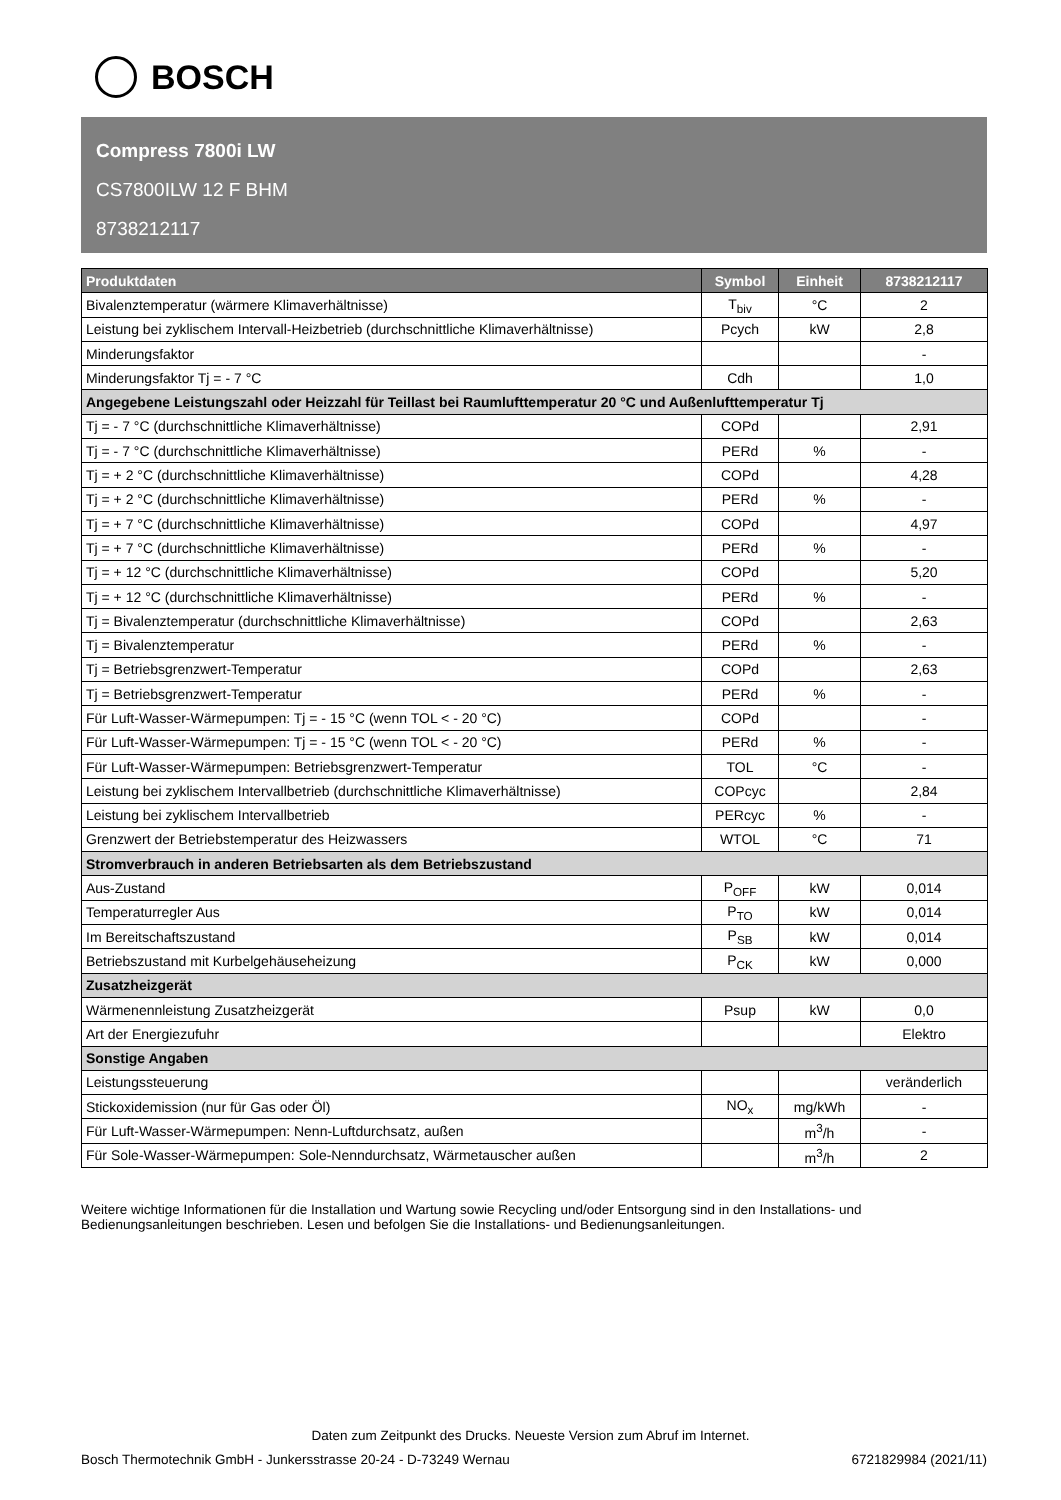BOSCH
Compress 7800i LW
CS7800ILW 12 F BHM
8738212117
| Produktdaten | Symbol | Einheit | 8738212117 |
| --- | --- | --- | --- |
| Bivalenztemperatur (wärmere Klimaverhältnisse) | T<sub>biv</sub> | °C | 2 |
| Leistung bei zyklischem Intervall-Heizbetrieb (durchschnittliche Klimaverhältnisse) | Pcych | kW | 2,8 |
| Minderungsfaktor | | | - |
| Minderungsfaktor Tj = - 7 °C | Cdh | | 1,0 |
| Angegebene Leistungszahl oder Heizzahl für Teillast bei Raumlufttemperatur 20 °C und Außenlufttemperatur Tj | | | |
| Tj = - 7 °C (durchschnittliche Klimaverhältnisse) | COPd | | 2,91 |
| Tj = - 7 °C (durchschnittliche Klimaverhältnisse) | PERd | % | - |
| Tj = + 2 °C (durchschnittliche Klimaverhältnisse) | COPd | | 4,28 |
| Tj = + 2 °C (durchschnittliche Klimaverhältnisse) | PERd | % | - |
| Tj = + 7 °C (durchschnittliche Klimaverhältnisse) | COPd | | 4,97 |
| Tj = + 7 °C (durchschnittliche Klimaverhältnisse) | PERd | % | - |
| Tj = + 12 °C (durchschnittliche Klimaverhältnisse) | COPd | | 5,20 |
| Tj = + 12 °C (durchschnittliche Klimaverhältnisse) | PERd | % | - |
| Tj = Bivalenztemperatur (durchschnittliche Klimaverhältnisse) | COPd | | 2,63 |
| Tj = Bivalenztemperatur | PERd | % | - |
| Tj = Betriebsgrenzwert-Temperatur | COPd | | 2,63 |
| Tj = Betriebsgrenzwert-Temperatur | PERd | % | - |
| Für Luft-Wasser-Wärmepumpen: Tj = - 15 °C (wenn TOL < - 20 °C) | COPd | | - |
| Für Luft-Wasser-Wärmepumpen: Tj = - 15 °C (wenn TOL < - 20 °C) | PERd | % | - |
| Für Luft-Wasser-Wärmepumpen: Betriebsgrenzwert-Temperatur | TOL | °C | - |
| Leistung bei zyklischem Intervallbetrieb (durchschnittliche Klimaverhältnisse) | COPcyc | | 2,84 |
| Leistung bei zyklischem Intervallbetrieb | PERcyc | % | - |
| Grenzwert der Betriebstemperatur des Heizwassers | WTOL | °C | 71 |
| Stromverbrauch in anderen Betriebsarten als dem Betriebszustand | | | |
| Aus-Zustand | P<sub>OFF</sub> | kW | 0,014 |
| Temperaturregler Aus | P<sub>TO</sub> | kW | 0,014 |
| Im Bereitschaftszustand | P<sub>SB</sub> | kW | 0,014 |
| Betriebszustand mit Kurbelgehäuseheizung | P<sub>CK</sub> | kW | 0,000 |
| Zusatzheizgerät | | | |
| Wärmenennleistung Zusatzheizgerät | Psup | kW | 0,0 |
| Art der Energiezufuhr | | | Elektro |
| Sonstige Angaben | | | |
| Leistungssteuerung | | | veränderlich |
| Stickoxidemission (nur für Gas oder Öl) | NO<sub>x</sub> | mg/kWh | - |
| Für Luft-Wasser-Wärmepumpen: Nenn-Luftdurchsatz, außen | | m<sup>3</sup>/h | - |
| Für Sole-Wasser-Wärmepumpen: Sole-Nenndurchsatz, Wärmetauscher außen | | m<sup>3</sup>/h | 2 |
Weitere wichtige Informationen für die Installation und Wartung sowie Recycling und/oder Entsorgung sind in den Installations- und Bedienungsanleitungen beschrieben. Lesen und befolgen Sie die Installations- und Bedienungsanleitungen.
Daten zum Zeitpunkt des Drucks. Neueste Version zum Abruf im Internet.
Bosch Thermotechnik GmbH - Junkersstrasse 20-24 - D-73249 Wernau 6721829984 (2021/11)